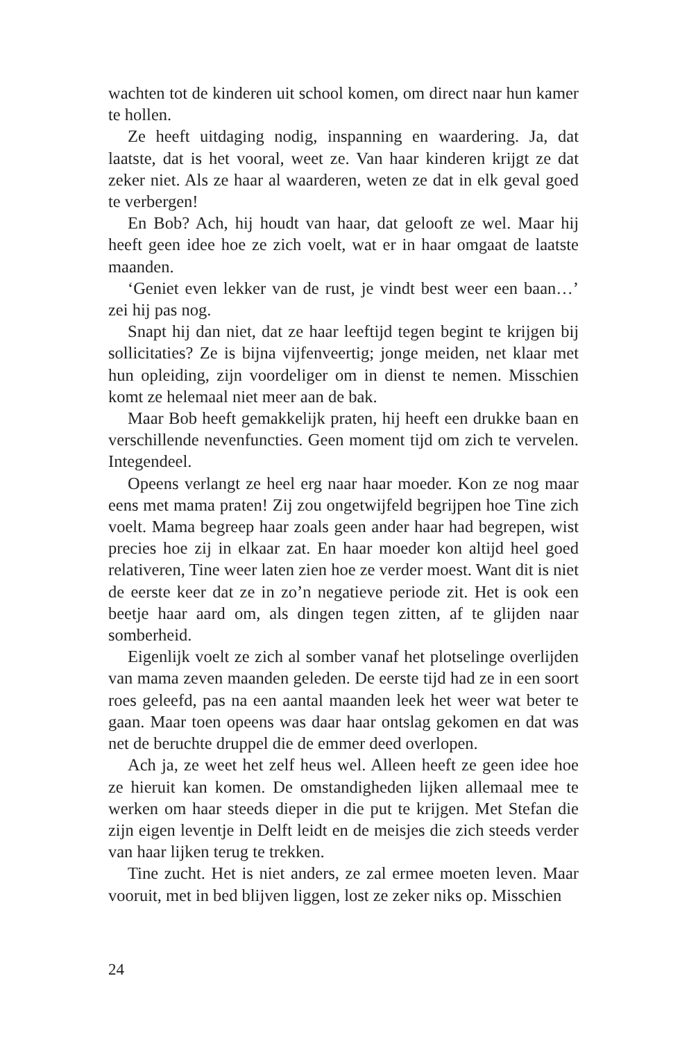wachten tot de kinderen uit school komen, om direct naar hun kamer te hollen.
Ze heeft uitdaging nodig, inspanning en waardering. Ja, dat laatste, dat is het vooral, weet ze. Van haar kinderen krijgt ze dat zeker niet. Als ze haar al waarderen, weten ze dat in elk geval goed te verbergen!
En Bob? Ach, hij houdt van haar, dat gelooft ze wel. Maar hij heeft geen idee hoe ze zich voelt, wat er in haar omgaat de laatste maanden.
‘Geniet even lekker van de rust, je vindt best weer een baan…’ zei hij pas nog.
Snapt hij dan niet, dat ze haar leeftijd tegen begint te krijgen bij sollicitaties? Ze is bijna vijfenveertig; jonge meiden, net klaar met hun opleiding, zijn voordeliger om in dienst te nemen. Misschien komt ze helemaal niet meer aan de bak.
Maar Bob heeft gemakkelijk praten, hij heeft een drukke baan en verschillende nevenfuncties. Geen moment tijd om zich te vervelen. Integendeel.
Opeens verlangt ze heel erg naar haar moeder. Kon ze nog maar eens met mama praten! Zij zou ongetwijfeld begrijpen hoe Tine zich voelt. Mama begreep haar zoals geen ander haar had begrepen, wist precies hoe zij in elkaar zat. En haar moeder kon altijd heel goed relativeren, Tine weer laten zien hoe ze verder moest. Want dit is niet de eerste keer dat ze in zo’n negatieve periode zit. Het is ook een beetje haar aard om, als dingen tegen zitten, af te glijden naar somberheid.
Eigenlijk voelt ze zich al somber vanaf het plotselinge overlijden van mama zeven maanden geleden. De eerste tijd had ze in een soort roes geleefd, pas na een aantal maanden leek het weer wat beter te gaan. Maar toen opeens was daar haar ontslag gekomen en dat was net de beruchte druppel die de emmer deed overlopen.
Ach ja, ze weet het zelf heus wel. Alleen heeft ze geen idee hoe ze hieruit kan komen. De omstandigheden lijken allemaal mee te werken om haar steeds dieper in die put te krijgen. Met Stefan die zijn eigen leventje in Delft leidt en de meisjes die zich steeds verder van haar lijken terug te trekken.
Tine zucht. Het is niet anders, ze zal ermee moeten leven. Maar vooruit, met in bed blijven liggen, lost ze zeker niks op. Misschien
24